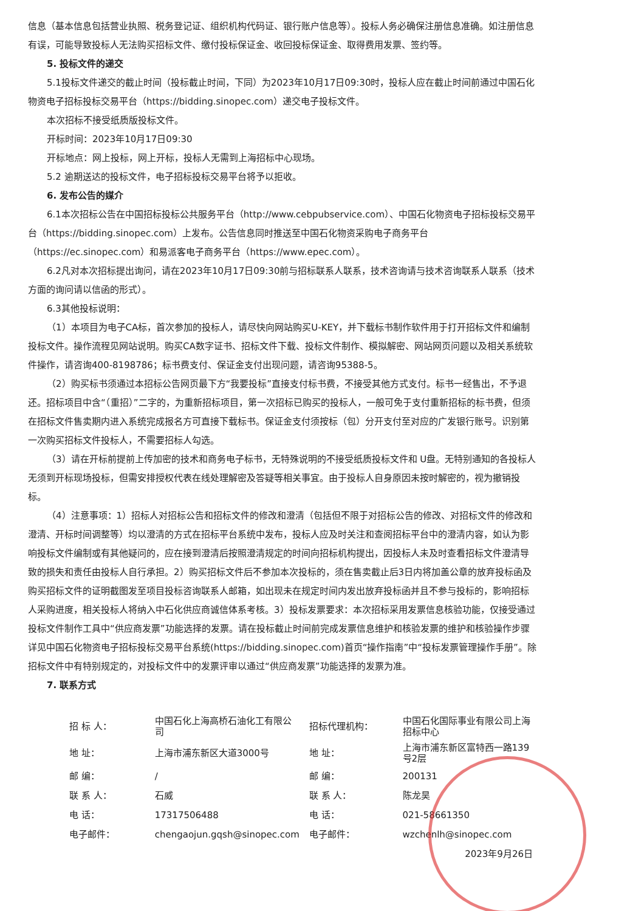信息（基本信息包括营业执照、税务登记证、组织机构代码证、银行账户信息等）。投标人务必确保注册信息准确。如注册信息有误，可能导致投标人无法购买招标文件、缴付投标保证金、收回投标保证金、取得费用发票、签约等。
5. 投标文件的递交
5.1投标文件递交的截止时间（投标截止时间，下同）为2023年10月17日09:30时，投标人应在截止时间前通过中国石化物资电子招标投标交易平台（https://bidding.sinopec.com）递交电子投标文件。
本次招标不接受纸质版投标文件。
开标时间：2023年10月17日09:30
开标地点：网上投标，网上开标，投标人无需到上海招标中心现场。
5.2 逾期送达的投标文件，电子招标投标交易平台将予以拒收。
6. 发布公告的媒介
6.1本次招标公告在中国招标投标公共服务平台（http://www.cebpubservice.com）、中国石化物资电子招标投标交易平台（https://bidding.sinopec.com）上发布。公告信息同时推送至中国石化物资采购电子商务平台（https://ec.sinopec.com）和易派客电子商务平台（https://www.epec.com）。
6.2凡对本次招标提出询问，请在2023年10月17日09:30前与招标联系人联系，技术咨询请与技术咨询联系人联系（技术方面的询问请以信函的形式）。
6.3其他投标说明：
（1）本项目为电子CA标，首次参加的投标人，请尽快向网站购买U-KEY，并下载标书制作软件用于打开招标文件和编制投标文件。操作流程见网站说明。购买CA数字证书、招标文件下载、投标文件制作、模拟解密、网站网页问题以及相关系统软件操作，请咨询400-8198786；标书费支付、保证金支付出现问题，请咨询95388-5。
（2）购买标书须通过本招标公告网页最下方“我要投标”直接支付标书费，不接受其他方式支付。标书一经售出，不予退还。招标项目中含“（重招）”二字的，为重新招标项目，第一次招标已购买的投标人，一般可免于支付重新招标的标书费，但须在招标文件售卖期内进入系统完成报名方可直接下载标书。保证金支付须按标（包）分开支付至对应的广发银行账号。识别第一次购买招标文件投标人，不需要招标人勾选。
（3）请在开标前提前上传加密的技术和商务电子标书，无特殊说明的不接受纸质投标文件和 U盘。无特别通知的各投标人无须到开标现场投标，但需安排授权代表在线处理解密及答疑等相关事宜。由于投标人自身原因未按时解密的，视为撤销投标。
（4）注意事项：1）招标人对招标公告和招标文件的修改和澄清（包括但不限于对招标公告的修改、对招标文件的修改和澄清、开标时间调整等）均以澄清的方式在招标平台系统中发布，投标人应及时关注和查阅招标平台中的澄清内容，如认为影响投标文件编制或有其他疑问的，应在接到澄清后按照澄清规定的时间向招标机构提出，因投标人未及时查看招标文件澄清导致的损失和责任由投标人自行承担。2）购买招标文件后不参加本次投标的，须在售卖截止后3日内将加盖公章的放弃投标函及购买招标文件的证明截图发至项目投标咨询联系人邮箱，如出现未在规定时间内发出放弃投标函并且不参与投标的，影响招标人采购进度，相关投标人将纳入中石化供应商诚信体系考核。3）投标发票要求：本次招标采用发票信息核验功能，仅接受通过投标文件制作工具中“供应商发票”功能选择的发票。请在投标截止时间前完成发票信息维护和核验发票的维护和核验操作步骤详见中国石化物资电子招标投标交易平台系统(https://bidding.sinopec.com)首页“操作指南”中“投标发票管理操作手册”。除招标文件中有特别规定的，对投标文件中的发票评审以通过“供应商发票”功能选择的发票为准。
7. 联系方式
| 招 标 人： | 中国石化上海高桥石油化工有限公司 | 招标代理机构： | 中国石化国际事业有限公司上海招标中心 |
| 地 址： | 上海市浦东新区大道3000号 | 地 址： | 上海市浦东新区富特西一路139号2层 |
| 邮 编： | / | 邮 编： | 200131 |
| 联 系 人： | 石威 | 联 系 人： | 陈龙昊 |
| 电 话： | 17317506488 | 电 话： | 021-58661350 |
| 电子邮件： | chengaojun.gqsh@sinopec.com | 电子邮件： | wzchenlh@sinopec.com |
| | | | 2023年9月26日 |